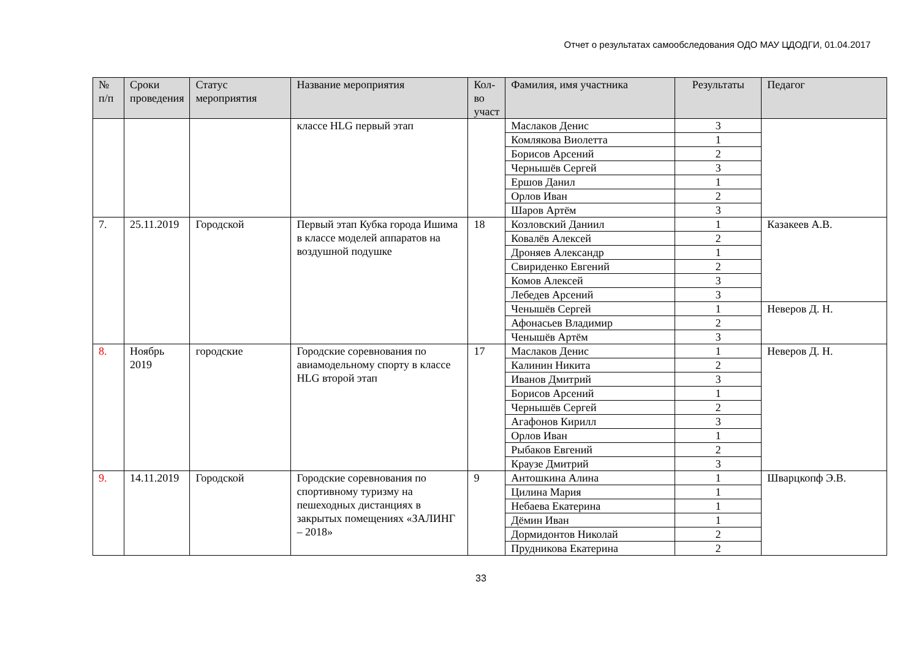Отчет о результатах самообследования ОДО МАУ ЦДОДГИ, 01.04.2017
| № п/п | Сроки проведения | Статус мероприятия | Название мероприятия | Кол-во участ | Фамилия, имя участника | Результаты | Педагог |
| --- | --- | --- | --- | --- | --- | --- | --- |
| | | | классе HLG первый этап | | Маслаков Денис | 3 | |
| | | | | | Комлякова Виолетта | 1 | |
| | | | | | Борисов Арсений | 2 | |
| | | | | | Чернышёв Сергей | 3 | |
| | | | | | Ершов Данил | 1 | |
| | | | | | Орлов Иван | 2 | |
| | | | | | Шаров Артём | 3 | |
| 7. | 25.11.2019 | Городской | Первый этап Кубка города Ишима в классе моделей аппаратов на воздушной подушке | 18 | Козловский Даниил | 1 | Казакеев А.В. |
| | | | | | Ковалёв Алексей | 2 | |
| | | | | | Дроняев Александр | 1 | |
| | | | | | Свириденко Евгений | 2 | |
| | | | | | Комов Алексей | 3 | |
| | | | | | Лебедев Арсений | 3 | |
| | | | | | Ченышёв Сергей | 1 | Неверов Д. Н. |
| | | | | | Афонасьев Владимир | 2 | |
| | | | | | Ченышёв Артём | 3 | |
| 8. | Ноябрь 2019 | городские | Городские соревнования по авиамодельному спорту в классе HLG второй этап | 17 | Маслаков Денис | 1 | Неверов Д. Н. |
| | | | | | Калинин Никита | 2 | |
| | | | | | Иванов Дмитрий | 3 | |
| | | | | | Борисов Арсений | 1 | |
| | | | | | Чернышёв Сергей | 2 | |
| | | | | | Агафонов Кирилл | 3 | |
| | | | | | Орлов Иван | 1 | |
| | | | | | Рыбаков Евгений | 2 | |
| | | | | | Краузе Дмитрий | 3 | |
| 9. | 14.11.2019 | Городской | Городские соревнования по спортивному туризму на пешеходных дистанциях в закрытых помещениях «ЗАЛИНГ – 2018» | 9 | Антошкина Алина | 1 | Шварцкопф Э.В. |
| | | | | | Цилина Мария | 1 | |
| | | | | | Небаева Екатерина | 1 | |
| | | | | | Дёмин Иван | 1 | |
| | | | | | Дормидонтов Николай | 2 | |
| | | | | | Прудникова Екатерина | 2 | |
33